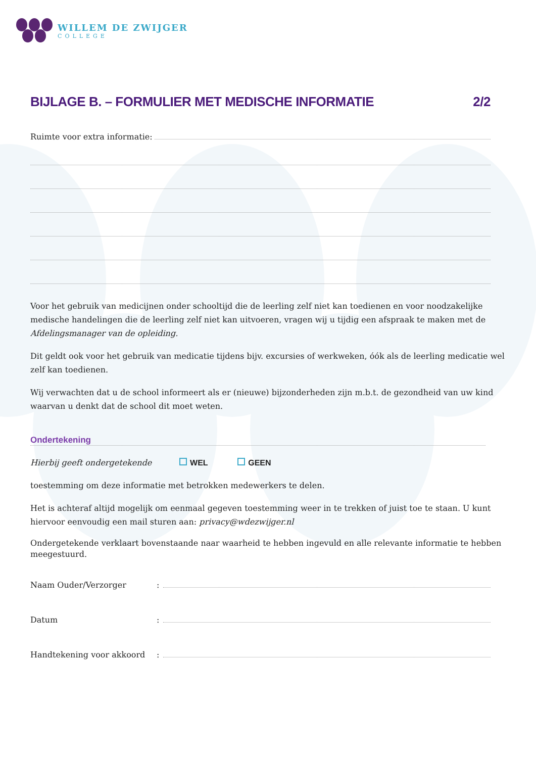WILLEM DE ZWIJGER
COLLEGE
BIJLAGE B. – FORMULIER MET MEDISCHE INFORMATIE 2/2
Ruimte voor extra informatie:
Voor het gebruik van medicijnen onder schooltijd die de leerling zelf niet kan toedienen en voor noodzakelijke medische handelingen die de leerling zelf niet kan uitvoeren, vragen wij u tijdig een afspraak te maken met de Afdelingsmanager van de opleiding.
Dit geldt ook voor het gebruik van medicatie tijdens bijv. excursies of werkweken, óók als de leerling medicatie wel zelf kan toedienen.
Wij verwachten dat u de school informeert als er (nieuwe) bijzonderheden zijn m.b.t. de gezondheid van uw kind waarvan u denkt dat de school dit moet weten.
Ondertekening
Hierbij geeft ondergetekende WEL GEEN
toestemming om deze informatie met betrokken medewerkers te delen.
Het is achteraf altijd mogelijk om eenmaal gegeven toestemming weer in te trekken of juist toe te staan. U kunt hiervoor eenvoudig een mail sturen aan: privacy@wdezwijger.nl
Ondergetekende verklaart bovenstaande naar waarheid te hebben ingevuld en alle relevante informatie te hebben meegestuurd.
Naam Ouder/Verzorger:
Datum:
Handtekening voor akkoord: